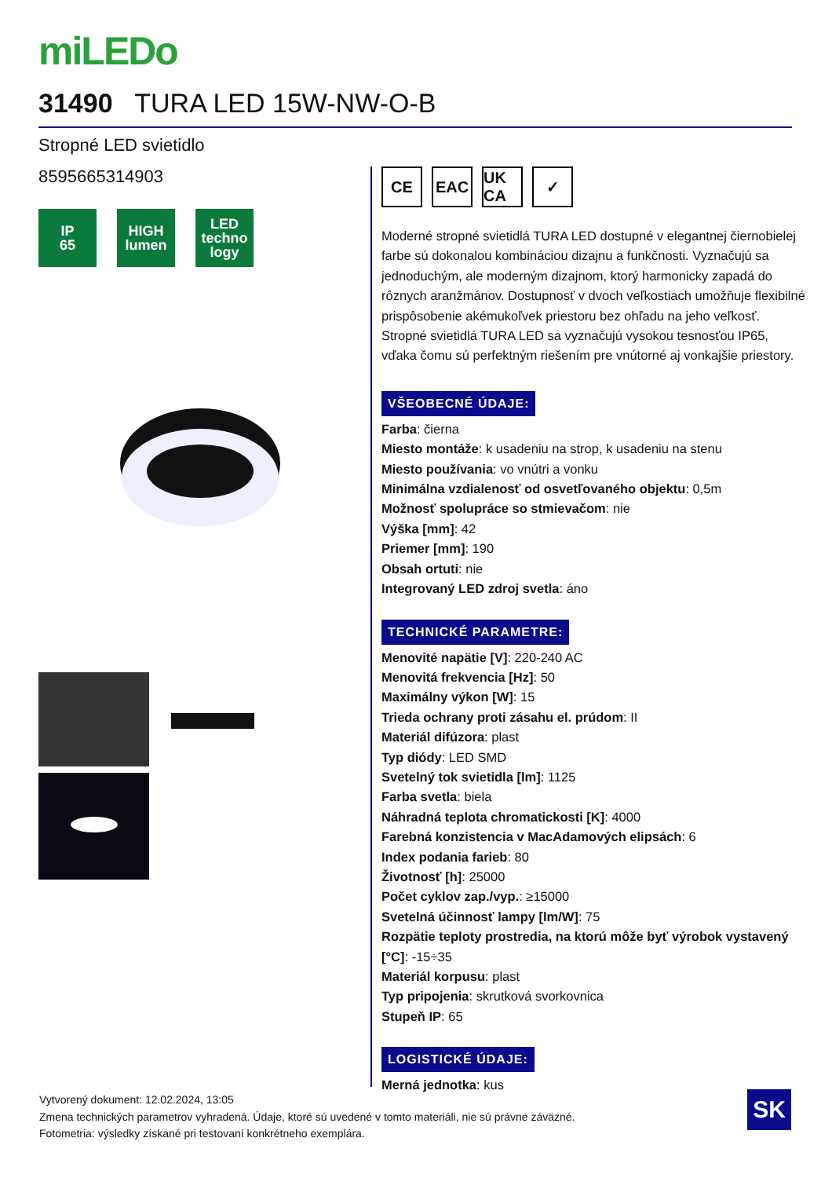miLEDo
31490 TURA LED 15W-NW-O-B
Stropné LED svietidlo
8595665314903
IP
65
HIGH
lumen
LED
techno logy
CE EAC UK CA
✓
Moderné stropné svietidlá TURA LED dostupné v elegantnej čiernobielej farbe sú dokonalou kombináciou dizajnu a funkčnosti. Vyznačujú sa jednoduchým, ale moderným dizajnom, ktorý harmonicky zapadá do rôznych aranžmánov. Dostupnosť v dvoch veľkostiach umožňuje flexibilné prispôsobenie akémukoľvek priestoru bez ohľadu na jeho veľkosť. Stropné svietidlá TURA LED sa vyznačujú vysokou tesnosťou IP65, vďaka čomu sú perfektným riešením pre vnútorné aj vonkajšie priestory.
VŠEOBECNÉ ÚDAJE:
Farba: čierna
Miesto montáže: k usadeniu na strop, k usadeniu na stenu
Miesto používania: vo vnútri a vonku
Minimálna vzdialenosť od osvetľovaného objektu: 0,5m
Možnosť spolupráce so stmievačom: nie
Výška [mm]: 42
Priemer [mm]: 190
Obsah ortuti: nie
Integrovaný LED zdroj svetla: áno
TECHNICKÉ PARAMETRE:
Menovité napätie [V]: 220-240 AC
Menovitá frekvencia [Hz]: 50
Maximálny výkon [W]: 15
Trieda ochrany proti zásahu el. prúdom: II
Materiál difúzora: plast
Typ diódy: LED SMD
Svetelný tok svietidla [lm]: 1125
Farba svetla: biela
Náhradná teplota chromatickosti [K]: 4000
Farebná konzistencia v MacAdamových elipsách: 6
Index podania farieb: 80
Životnosť [h]: 25000
Počet cyklov zap./vyp.: ≥15000
Svetelná účinnosť lampy [lm/W]: 75
Rozpätie teploty prostredia, na ktorú môže byť výrobok vystavený [°C]: -15÷35
Materiál korpusu: plast
Typ pripojenia: skrutková svorkovnica
Stupeň IP: 65
LOGISTICKÉ ÚDAJE:
Merná jednotka: kus
Vytvorený dokument: 12.02.2024, 13:05
Zmena technických parametrov vyhradená. Údaje, ktoré sú uvedené v tomto materiáli, nie sú právne záväzné.
Fotometria: výsledky získané pri testovaní konkrétneho exemplára.
SK